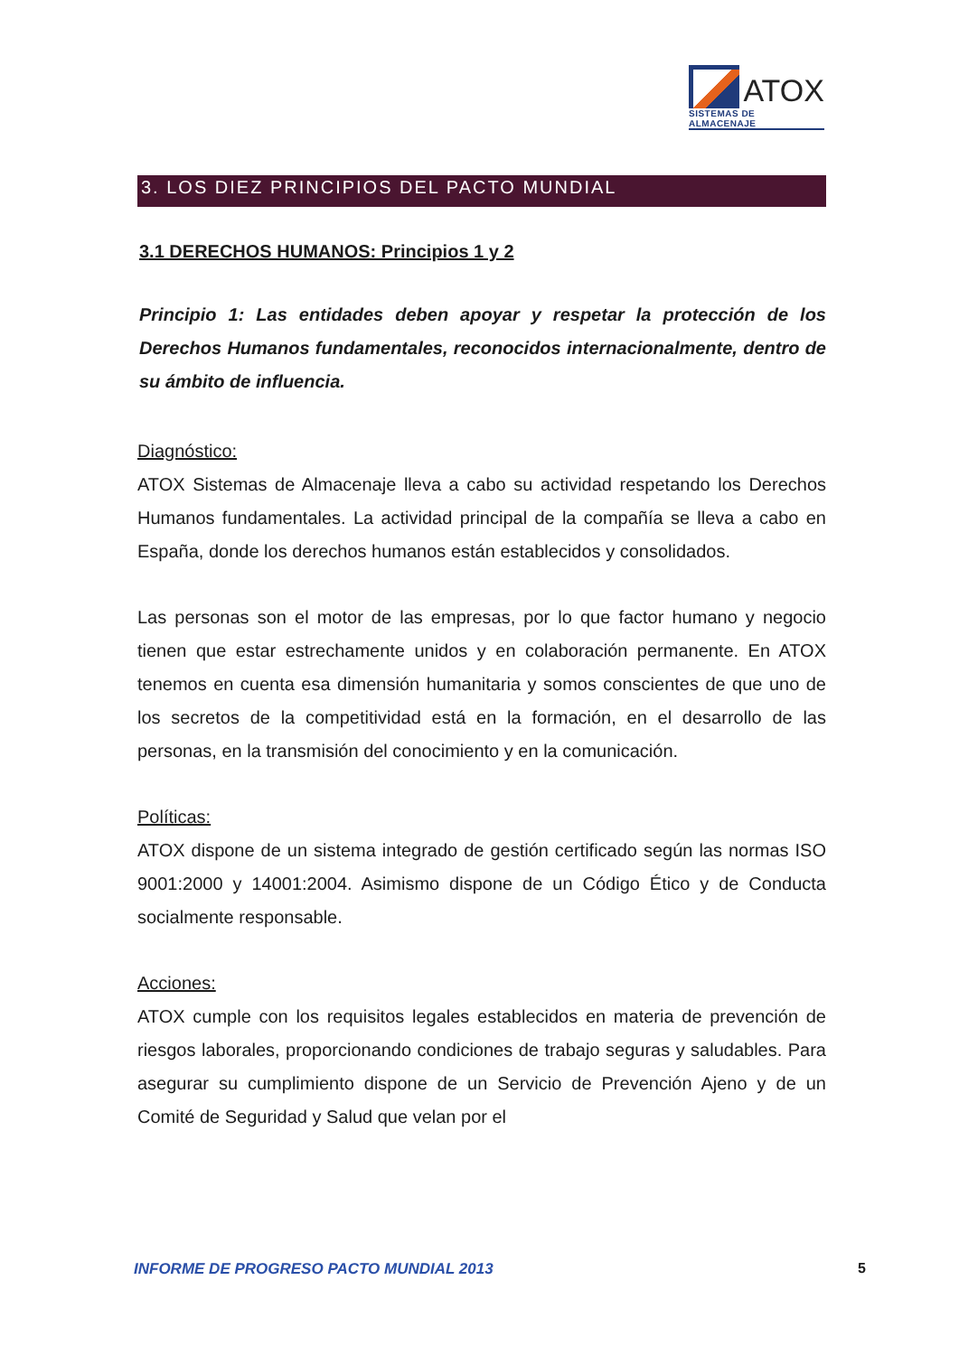ATOX
SISTEMAS DE ALMACENAJE
3. LOS DIEZ PRINCIPIOS DEL PACTO MUNDIAL
3.1 DERECHOS HUMANOS: Principios 1 y 2
Principio 1: Las entidades deben apoyar y respetar la protección de los Derechos Humanos fundamentales, reconocidos internacionalmente, dentro de su ámbito de influencia.
Diagnóstico:
ATOX Sistemas de Almacenaje lleva a cabo su actividad respetando los Derechos Humanos fundamentales. La actividad principal de la compañía se lleva a cabo en España, donde los derechos humanos están establecidos y consolidados.
Las personas son el motor de las empresas, por lo que factor humano y negocio tienen que estar estrechamente unidos y en colaboración permanente. En ATOX tenemos en cuenta esa dimensión humanitaria y somos conscientes de que uno de los secretos de la competitividad está en la formación, en el desarrollo de las personas, en la transmisión del conocimiento y en la comunicación.
Políticas:
ATOX dispone de un sistema integrado de gestión certificado según las normas ISO 9001:2000 y 14001:2004. Asimismo dispone de un Código Ético y de Conducta socialmente responsable.
Acciones:
ATOX cumple con los requisitos legales establecidos en materia de prevención de riesgos laborales, proporcionando condiciones de trabajo seguras y saludables. Para asegurar su cumplimiento dispone de un Servicio de Prevención Ajeno y de un Comité de Seguridad y Salud que velan por el
INFORME DE PROGRESO PACTO MUNDIAL 2013 5